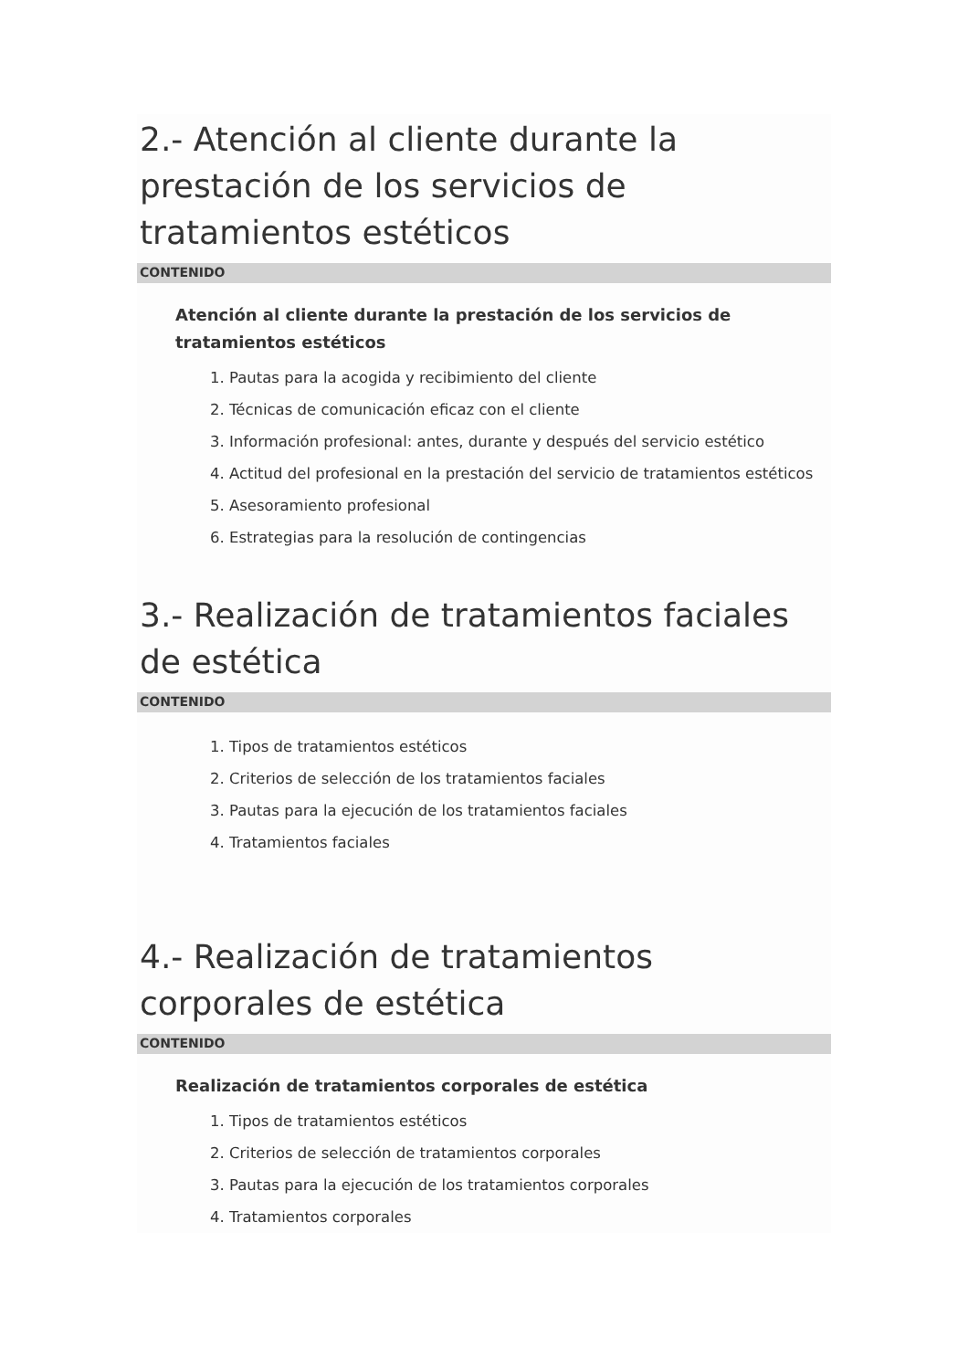2.- Atención al cliente durante la prestación de los servicios de tratamientos estéticos
CONTENIDO
Atención al cliente durante la prestación de los servicios de tratamientos estéticos
1. Pautas para la acogida y recibimiento del cliente
2. Técnicas de comunicación eficaz con el cliente
3. Información profesional: antes, durante y después del servicio estético
4. Actitud del profesional en la prestación del servicio de tratamientos estéticos
5. Asesoramiento profesional
6. Estrategias para la resolución de contingencias
3.- Realización de tratamientos faciales de estética
CONTENIDO
1. Tipos de tratamientos estéticos
2. Criterios de selección de los tratamientos faciales
3. Pautas para la ejecución de los tratamientos faciales
4. Tratamientos faciales
4.- Realización de tratamientos corporales de estética
CONTENIDO
Realización de tratamientos corporales de estética
1. Tipos de tratamientos estéticos
2. Criterios de selección de tratamientos corporales
3. Pautas para la ejecución de los tratamientos corporales
4. Tratamientos corporales